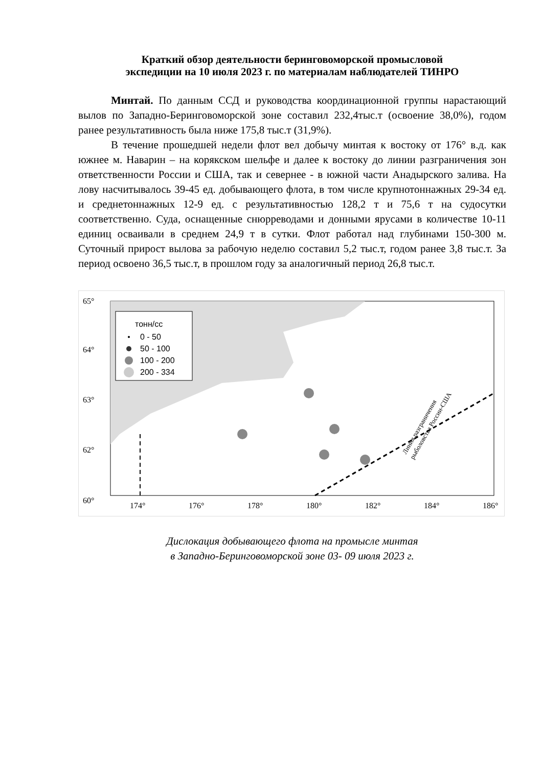Краткий обзор деятельности беринговоморской промысловой
экспедиции на 10 июля 2023 г. по материалам наблюдателей ТИНРО
Минтай. По данным ССД и руководства координационной группы нарастающий вылов по Западно-Беринговоморской зоне составил 232,4тыс.т (освоение 38,0%), годом ранее результативность была ниже 175,8 тыс.т (31,9%).
В течение прошедшей недели флот вел добычу минтая к востоку от 176° в.д. как южнее м. Наварин – на корякском шельфе и далее к востоку до линии разграничения зон ответственности России и США, так и севернее - в южной части Анадырского залива. На лову насчитывалось 39-45 ед. добывающего флота, в том числе крупнотоннажных 29-34 ед. и среднетоннажных 12-9 ед. с результативностью 128,2 т и 75,6 т на судосутки соответственно. Суда, оснащенные снюрреводами и донными ярусами в количестве 10-11 единиц осваивали в среднем 24,9 т в сутки. Флот работал над глубинами 150-300 м. Суточный прирост вылова за рабочую неделю составил 5,2 тыс.т, годом ранее 3,8 тыс.т. За период освоено 36,5 тыс.т, в прошлом году за аналогичный период 26,8 тыс.т.
тонн/сс
0 - 50
50 - 100
100 - 200
200 - 334
65°
64°
63°
62°
60°
174°
176°
178°
180°
182°
184°
186°
Линия разграничения
рыболовства России-США
Дислокация добывающего флота на промысле минтая
в Западно-Беринговоморской зоне 03- 09 июля 2023 г.